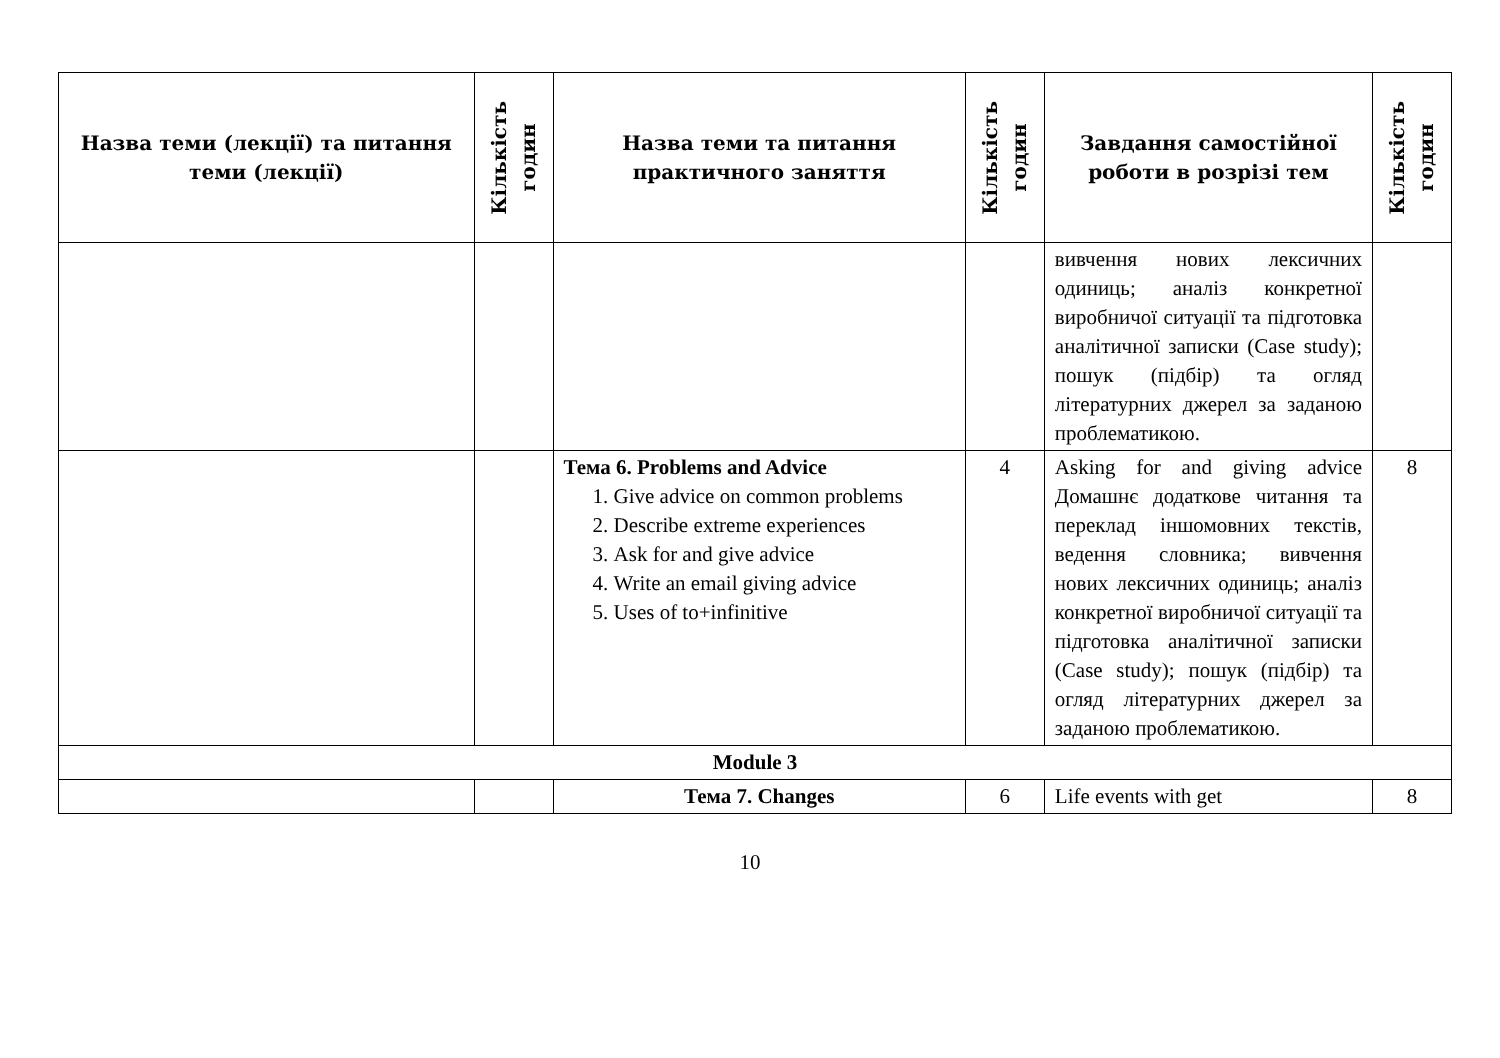| Назва теми (лекції) та питання теми (лекції) | Кількість годин | Назва теми та питання практичного заняття | Кількість годин | Завдання самостійної роботи в розрізі тем | Кількість годин |
| --- | --- | --- | --- | --- | --- |
| | | | | вивчення нових лексичних одиниць; аналіз конкретної виробничої ситуації та підготовка аналітичної записки (Case study); пошук (підбір) та огляд літературних джерел за заданою проблематикою. | |
| | | Тема 6. Problems and Advice 1. Give advice on common problems 2. Describe extreme experiences 3. Ask for and give advice 4. Write an email giving advice 5. Uses of to+infinitive | 4 | Asking for and giving advice Домашнє додаткове читання та переклад іншомовних текстів, ведення словника; вивчення нових лексичних одиниць; аналіз конкретної виробничої ситуації та підготовка аналітичної записки (Case study); пошук (підбір) та огляд літературних джерел за заданою проблематикою. | 8 |
| Module 3 | | | | | |
| | | Тема 7. Changes | 6 | Life events with get | 8 |
10